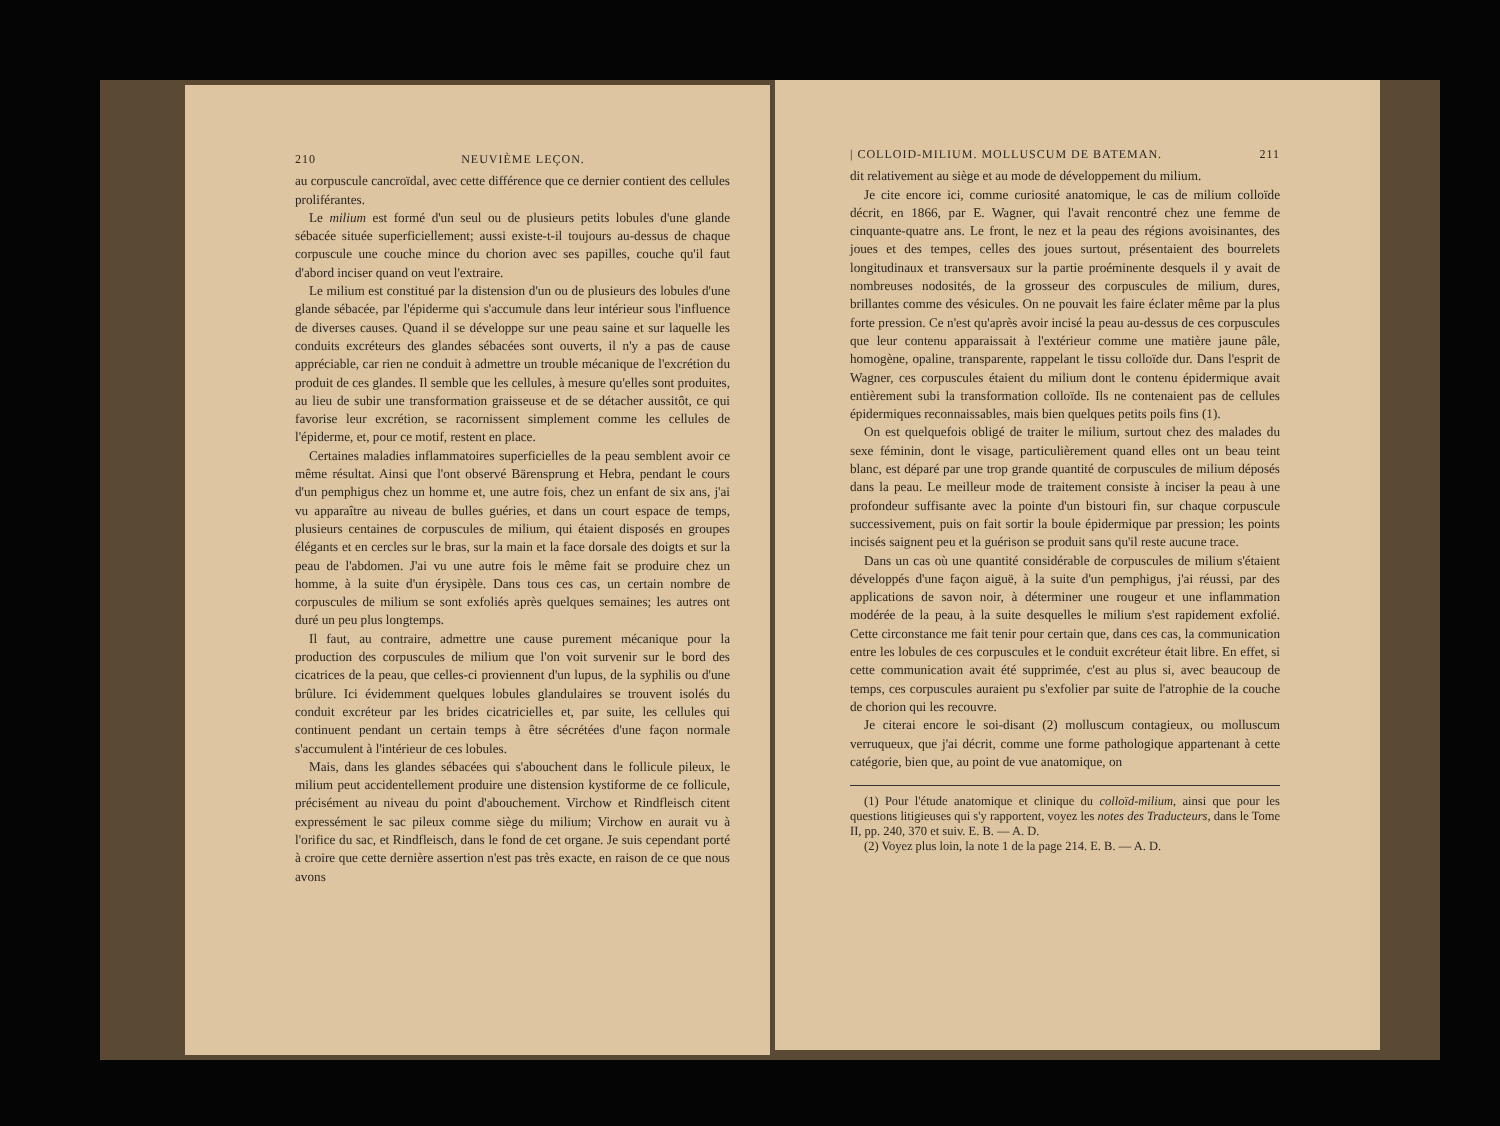210 NEUVIÈME LEÇON.
au corpuscule cancroïdal, avec cette différence que ce dernier contient des cellules proliférantes.
Le milium est formé d'un seul ou de plusieurs petits lobules d'une glande sébacée située superficiellement; aussi existe-t-il toujours au-dessus de chaque corpuscule une couche mince du chorion avec ses papilles, couche qu'il faut d'abord inciser quand on veut l'extraire.
Le milium est constitué par la distension d'un ou de plusieurs des lobules d'une glande sébacée, par l'épiderme qui s'accumule dans leur intérieur sous l'influence de diverses causes. Quand il se développe sur une peau saine et sur laquelle les conduits excréteurs des glandes sébacées sont ouverts, il n'y a pas de cause appréciable, car rien ne conduit à admettre un trouble mécanique de l'excrétion du produit de ces glandes. Il semble que les cellules, à mesure qu'elles sont produites, au lieu de subir une transformation graisseuse et de se détacher aussitôt, ce qui favorise leur excrétion, se racornissent simplement comme les cellules de l'épiderme, et, pour ce motif, restent en place.
Certaines maladies inflammatoires superficielles de la peau semblent avoir ce même résultat. Ainsi que l'ont observé Bärensprung et Hebra, pendant le cours d'un pemphigus chez un homme et, une autre fois, chez un enfant de six ans, j'ai vu apparaître au niveau de bulles guéries, et dans un court espace de temps, plusieurs centaines de corpuscules de milium, qui étaient disposés en groupes élégants et en cercles sur le bras, sur la main et la face dorsale des doigts et sur la peau de l'abdomen. J'ai vu une autre fois le même fait se produire chez un homme, à la suite d'un érysipèle. Dans tous ces cas, un certain nombre de corpuscules de milium se sont exfoliés après quelques semaines; les autres ont duré un peu plus longtemps.
Il faut, au contraire, admettre une cause purement mécanique pour la production des corpuscules de milium que l'on voit survenir sur le bord des cicatrices de la peau, que celles-ci proviennent d'un lupus, de la syphilis ou d'une brûlure. Ici évidemment quelques lobules glandulaires se trouvent isolés du conduit excréteur par les brides cicatricielles et, par suite, les cellules qui continuent pendant un certain temps à être sécrétées d'une façon normale s'accumulent à l'intérieur de ces lobules.
Mais, dans les glandes sébacées qui s'abouchent dans le follicule pileux, le milium peut accidentellement produire une distension kystiforme de ce follicule, précisément au niveau du point d'abouchement. Virchow et Rindfleisch citent expressément le sac pileux comme siège du milium; Virchow en aurait vu à l'orifice du sac, et Rindfleisch, dans le fond de cet organe. Je suis cependant porté à croire que cette dernière assertion n'est pas très exacte, en raison de ce que nous avons
| COLLOID-MILIUM. MOLLUSCUM DE BATEMAN. 211
dit relativement au siège et au mode de développement du milium.
Je cite encore ici, comme curiosité anatomique, le cas de milium colloïde décrit, en 1866, par E. Wagner, qui l'avait rencontré chez une femme de cinquante-quatre ans. Le front, le nez et la peau des régions avoisinantes, des joues et des tempes, celles des joues surtout, présentaient des bourrelets longitudinaux et transversaux sur la partie proéminente desquels il y avait de nombreuses nodosités, de la grosseur des corpuscules de milium, dures, brillantes comme des vésicules. On ne pouvait les faire éclater même par la plus forte pression. Ce n'est qu'après avoir incisé la peau au-dessus de ces corpuscules que leur contenu apparaissait à l'extérieur comme une matière jaune pâle, homogène, opaline, transparente, rappelant le tissu colloïde dur. Dans l'esprit de Wagner, ces corpuscules étaient du milium dont le contenu épidermique avait entièrement subi la transformation colloïde. Ils ne contenaient pas de cellules épidermiques reconnaissables, mais bien quelques petits poils fins (1).
On est quelquefois obligé de traiter le milium, surtout chez des malades du sexe féminin, dont le visage, particulièrement quand elles ont un beau teint blanc, est déparé par une trop grande quantité de corpuscules de milium déposés dans la peau. Le meilleur mode de traitement consiste à inciser la peau à une profondeur suffisante avec la pointe d'un bistouri fin, sur chaque corpuscule successivement, puis on fait sortir la boule épidermique par pression; les points incisés saignent peu et la guérison se produit sans qu'il reste aucune trace.
Dans un cas où une quantité considérable de corpuscules de milium s'étaient développés d'une façon aiguë, à la suite d'un pemphigus, j'ai réussi, par des applications de savon noir, à déterminer une rougeur et une inflammation modérée de la peau, à la suite desquelles le milium s'est rapidement exfolié. Cette circonstance me fait tenir pour certain que, dans ces cas, la communication entre les lobules de ces corpuscules et le conduit excréteur était libre. En effet, si cette communication avait été supprimée, c'est au plus si, avec beaucoup de temps, ces corpuscules auraient pu s'exfolier par suite de l'atrophie de la couche de chorion qui les recouvre.
Je citerai encore le soi-disant (2) molluscum contagieux, ou molluscum verruqueux, que j'ai décrit, comme une forme pathologique appartenant à cette catégorie, bien que, au point de vue anatomique, on
(1) Pour l'étude anatomique et clinique du colloïd-milium, ainsi que pour les questions litigieuses qui s'y rapportent, voyez les notes des Traducteurs, dans le Tome II, pp. 240, 370 et suiv. E. B. — A. D.
(2) Voyez plus loin, la note 1 de la page 214. E. B. — A. D.